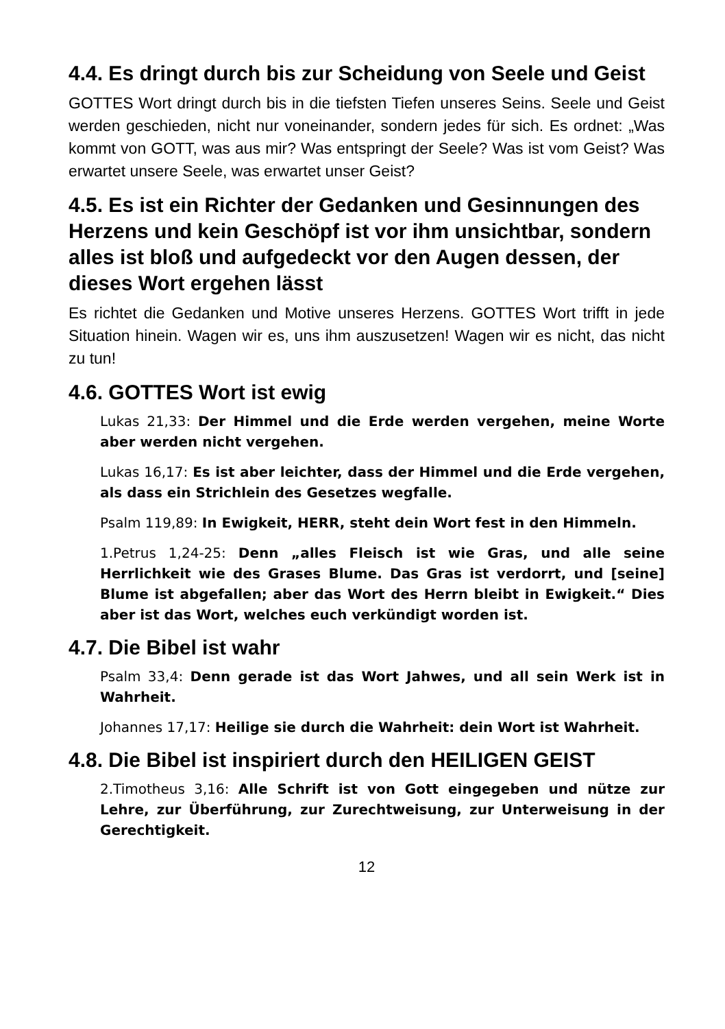4.4. Es dringt durch bis zur Scheidung von Seele und Geist
GOTTES Wort dringt durch bis in die tiefsten Tiefen unseres Seins. Seele und Geist werden geschieden, nicht nur voneinander, sondern jedes für sich. Es ordnet: „Was kommt von GOTT, was aus mir? Was entspringt der Seele? Was ist vom Geist? Was erwartet unsere Seele, was erwartet unser Geist?
4.5. Es ist ein Richter der Gedanken und Gesinnungen des Herzens und kein Geschöpf ist vor ihm unsichtbar, sondern alles ist bloß und aufgedeckt vor den Augen dessen, der dieses Wort ergehen lässt
Es richtet die Gedanken und Motive unseres Herzens. GOTTES Wort trifft in jede Situation hinein. Wagen wir es, uns ihm auszusetzen! Wagen wir es nicht, das nicht zu tun!
4.6. GOTTES Wort ist ewig
Lukas 21,33: Der Himmel und die Erde werden vergehen, meine Worte aber werden nicht vergehen.
Lukas 16,17: Es ist aber leichter, dass der Himmel und die Erde vergehen, als dass ein Strichlein des Gesetzes wegfalle.
Psalm 119,89: In Ewigkeit, HERR, steht dein Wort fest in den Himmeln.
1.Petrus 1,24-25: Denn „alles Fleisch ist wie Gras, und alle seine Herrlichkeit wie des Grases Blume. Das Gras ist verdorrt, und [seine] Blume ist abgefallen; aber das Wort des Herrn bleibt in Ewigkeit.“ Dies aber ist das Wort, welches euch verkündigt worden ist.
4.7. Die Bibel ist wahr
Psalm 33,4: Denn gerade ist das Wort Jahwes, und all sein Werk ist in Wahrheit.
Johannes 17,17: Heilige sie durch die Wahrheit: dein Wort ist Wahrheit.
4.8. Die Bibel ist inspiriert durch den HEILIGEN GEIST
2.Timotheus 3,16: Alle Schrift ist von Gott eingegeben und nütze zur Lehre, zur Überführung, zur Zurechtweisung, zur Unterweisung in der Gerechtigkeit.
12